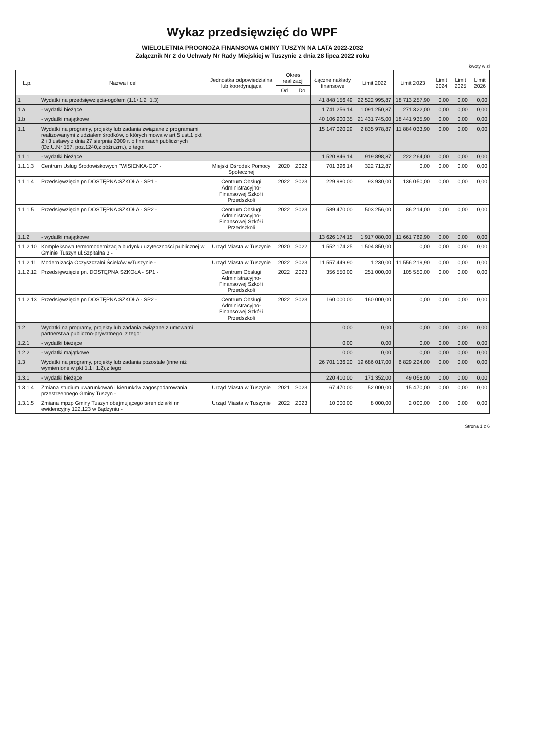Wykaz przedsięwzięć do WPF
WIELOLETNIA PROGNOZA FINANSOWA GMINY TUSZYN NA LATA 2022-2032
Załącznik Nr 2 do Uchwały Nr Rady Miejskiej w Tuszynie z dnia 28 lipca 2022 roku
kwoty w zł
| L.p. | Nazwa i cel | Jednostka odpowiedzialna lub koordynująca | Okres realizacji | | Łączne nakłady finansowe | Limit 2022 | Limit 2023 | Limit 2024 | Limit 2025 | Limit 2026 |
| --- | --- | --- | --- | --- | --- | --- | --- | --- | --- | --- |
| | | | Od | Do | | | | | | |
| 1 | Wydatki na przedsięwzięcia-ogółem (1.1+1.2+1.3) | | | | 41 848 156,49 | 22 522 995,87 | 18 713 257,90 | 0,00 | 0,00 | 0,00 |
| 1.a | - wydatki bieżące | | | | 1 741 256,14 | 1 091 250,87 | 271 322,00 | 0,00 | 0,00 | 0,00 |
| 1.b | - wydatki majątkowe | | | | 40 106 900,35 | 21 431 745,00 | 18 441 935,90 | 0,00 | 0,00 | 0,00 |
| 1.1 | Wydatki na programy, projekty lub zadania związane z programami realizowanymi z udziałem środków, o których mowa w art.5 ust.1 pkt 2 i 3 ustawy z dnia 27 sierpnia 2009 r. o finansach publicznych (Dz.U.Nr 157, poz.1240,z późn.zm.), z tego: | | | | 15 147 020,29 | 2 835 978,87 | 11 884 033,90 | 0,00 | 0,00 | 0,00 |
| 1.1.1 | - wydatki bieżące | | | | 1 520 846,14 | 919 898,87 | 222 264,00 | 0,00 | 0,00 | 0,00 |
| 1.1.1.3 | Centrum Usług Środowiskowych "WISIENKA-CD" - | Miejski Ośrodek Pomocy Społecznej | 2020 | 2022 | 701 396,14 | 322 712,87 | 0,00 | 0,00 | 0,00 | 0,00 |
| 1.1.1.4 | Przedsięwzięcie pn.DOSTĘPNA SZKOŁA - SP1 - | Centrum Obsługi Administracyjno-Finansowej Szkół i Przedszkoli | 2022 | 2023 | 229 980,00 | 93 930,00 | 136 050,00 | 0,00 | 0,00 | 0,00 |
| 1.1.1.5 | Przedsięwzięcie pn.DOSTĘPNA SZKOŁA - SP2 - | Centrum Obsługi Administracyjno-Finansowej Szkół i Przedszkoli | 2022 | 2023 | 589 470,00 | 503 256,00 | 86 214,00 | 0,00 | 0,00 | 0,00 |
| 1.1.2 | - wydatki majątkowe | | | | 13 626 174,15 | 1 917 080,00 | 11 661 769,90 | 0,00 | 0,00 | 0,00 |
| 1.1.2.10 | Kompleksowa termomodernizacja budynku użyteczności publicznej w Gminie Tuszyn ul.Szpitalna 3 - | Urząd Miasta w Tuszynie | 2020 | 2022 | 1 552 174,25 | 1 504 850,00 | 0,00 | 0,00 | 0,00 | 0,00 |
| 1.1.2.11 | Modernizacja Oczyszczalni Ścieków wTuszynie - | Urząd Miasta w Tuszynie | 2022 | 2023 | 11 557 449,90 | 1 230,00 | 11 556 219,90 | 0,00 | 0,00 | 0,00 |
| 1.1.2.12 | Przedsięwzięcie pn. DOSTĘPNA SZKOŁA - SP1 - | Centrum Obsługi Administracyjno-Finansowej Szkół i Przedszkoli | 2022 | 2023 | 356 550,00 | 251 000,00 | 105 550,00 | 0,00 | 0,00 | 0,00 |
| 1.1.2.13 | Przedsięwzięcie pn.DOSTĘPNA SZKOŁA - SP2 - | Centrum Obsługi Administracyjno-Finansowej Szkół i Przedszkoli | 2022 | 2023 | 160 000,00 | 160 000,00 | 0,00 | 0,00 | 0,00 | 0,00 |
| 1.2 | Wydatki na programy, projekty lub zadania związane z umowami partnerstwa publiczno-prywatnego, z tego: | | | | 0,00 | 0,00 | 0,00 | 0,00 | 0,00 | 0,00 |
| 1.2.1 | - wydatki bieżące | | | | 0,00 | 0,00 | 0,00 | 0,00 | 0,00 | 0,00 |
| 1.2.2 | - wydatki majątkowe | | | | 0,00 | 0,00 | 0,00 | 0,00 | 0,00 | 0,00 |
| 1.3 | Wydatki na programy, projekty lub zadania pozostałe (inne niż wymienione w pkt 1.1 i 1.2),z tego | | | | 26 701 136,20 | 19 686 017,00 | 6 829 224,00 | 0,00 | 0,00 | 0,00 |
| 1.3.1 | - wydatki bieżące | | | | 220 410,00 | 171 352,00 | 49 058,00 | 0,00 | 0,00 | 0,00 |
| 1.3.1.4 | Zmiana studium uwarunkowań i kierunków zagospodarowania przestrzennego Gminy Tuszyn - | Urząd Miasta w Tuszynie | 2021 | 2023 | 67 470,00 | 52 000,00 | 15 470,00 | 0,00 | 0,00 | 0,00 |
| 1.3.1.5 | Zmiana mpzp Gminy Tuszyn obejmującego teren działki nr ewidencyjny 122,123 w Bądzyniu - | Urząd Miasta w Tuszynie | 2022 | 2023 | 10 000,00 | 8 000,00 | 2 000,00 | 0,00 | 0,00 | 0,00 |
Strona 1 z 6